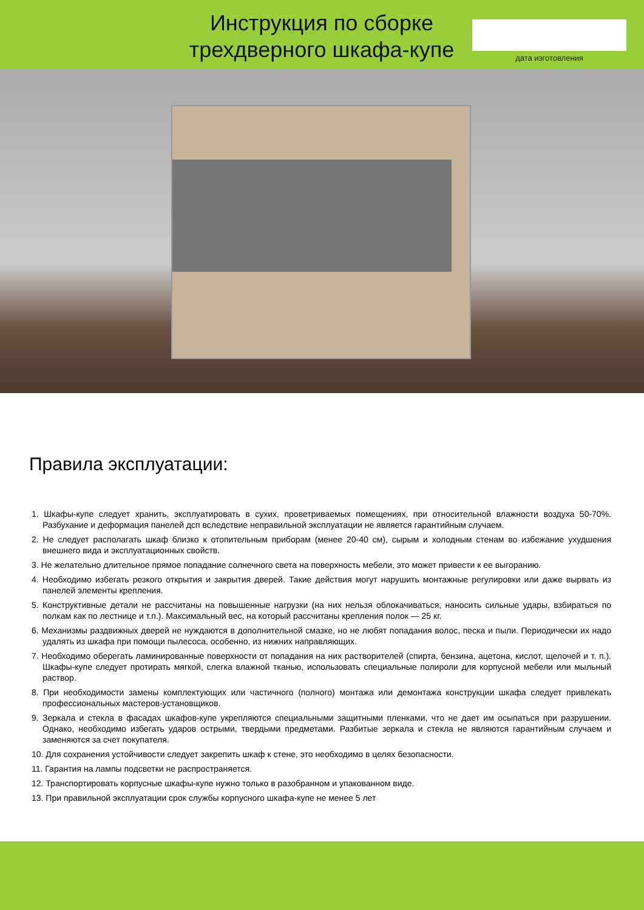Инструкция по сборке
трехдверного шкафа-купе
дата изготовления
Правила эксплуатации:
1. Шкафы-купе следует хранить, эксплуатировать в сухих, проветриваемых помещениях, при относительной влажности воздуха 50-70%. Разбухание и деформация панелей дсп вследствие неправильной эксплуатации не является гарантийным случаем.
2. Не следует располагать шкаф близко к отопительным приборам (менее 20-40 см), сырым и холодным стенам во избежание ухудшения внешнего вида и эксплуатационных свойств.
3. Не желательно длительное прямое попадание солнечного света на поверхность мебели, это может привести к ее выгоранию.
4. Необходимо избегать резкого открытия и закрытия дверей. Такие действия могут нарушить монтажные регулировки или даже вырвать из панелей элементы крепления.
5. Конструктивные детали не рассчитаны на повышенные нагрузки (на них нельзя облокачиваться, наносить сильные удары, взбираться по полкам как по лестнице и т.п.). Максимальный вес, на который рассчитаны крепления полок — 25 кг.
6. Механизмы раздвижных дверей не нуждаются в дополнительной смазке, но не любят попадания волос, песка и пыли. Периодически их надо удалять из шкафа при помощи пылесоса, особенно, из нижних направляющих.
7. Необходимо оберегать ламинированные поверхности от попадания на них растворителей (спирта, бензина, ацетона, кислот, щелочей и т. п.). Шкафы-купе следует протирать мягкой, слегка влажной тканью, использовать специальные полироли для корпусной мебели или мыльный раствор.
8. При необходимости замены комплектующих или частичного (полного) монтажа или демонтажа конструкции шкафа следует привлекать профессиональных мастеров-установщиков.
9. Зеркала и стекла в фасадах шкафов-купе укрепляются специальными защитными пленками, что не дает им осыпаться при разрушении. Однако, необходимо избегать ударов острыми, твердыми предметами. Разбитые зеркала и стекла не являются гарантийным случаем и заменяются за счет покупателя.
10. Для сохранения устойчивости следует закрепить шкаф к стене, это необходимо в целях безопасности.
11. Гарантия на лампы подсветки не распространяется.
12. Транспортировать корпусные шкафы-купе нужно только в разобранном и упакованном виде.
13. При правильной эксплуатации срок службы корпусного шкафа-купе не менее 5 лет